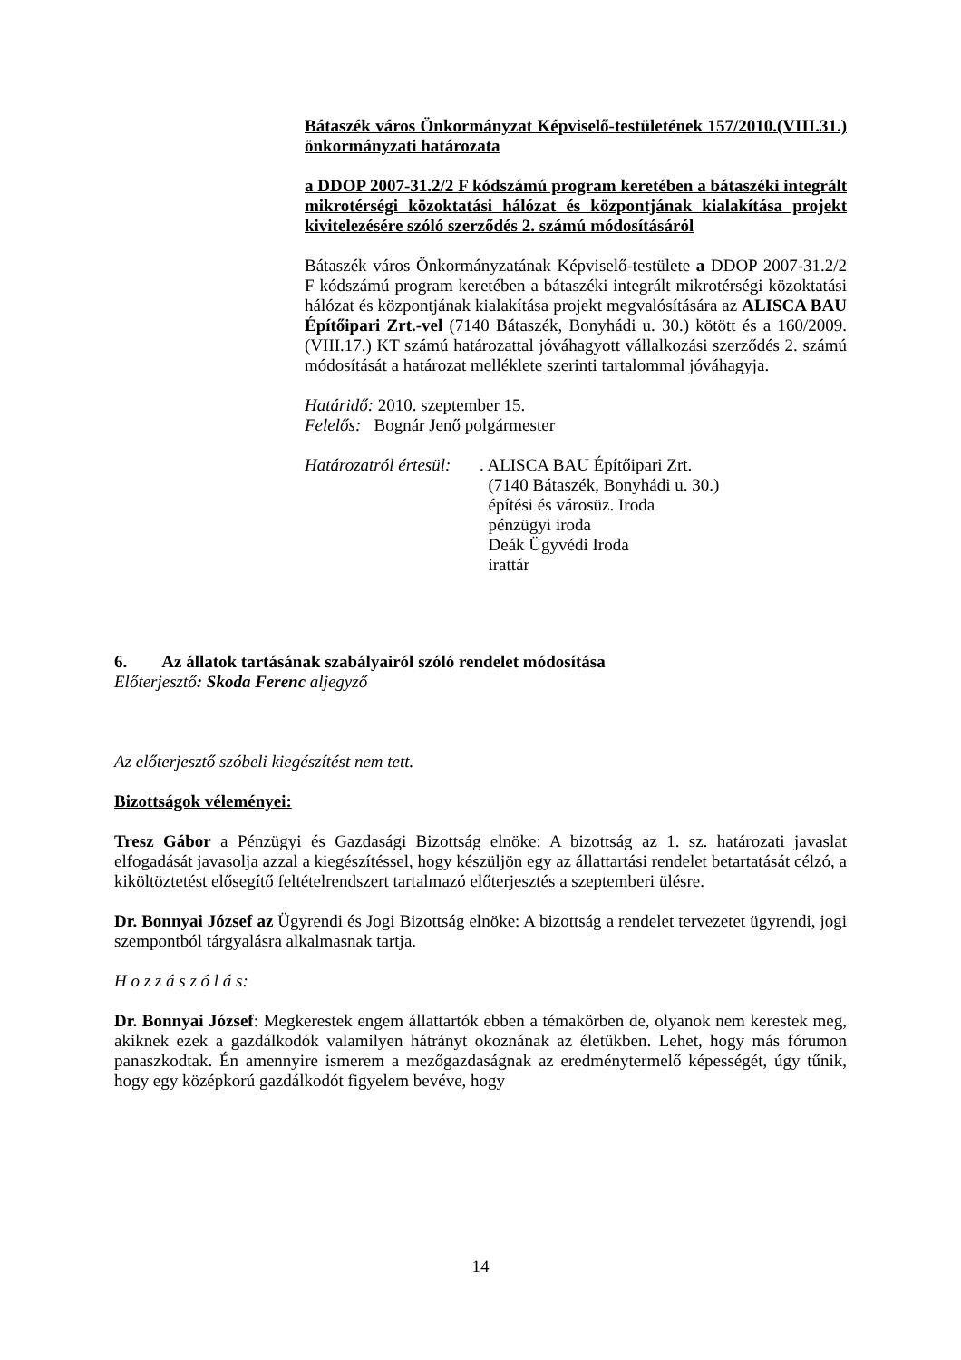Bátaszék város Önkormányzat Képviselő-testületének 157/2010.(VIII.31.) önkormányzati határozata
a DDOP 2007-31.2/2 F kódszámú program keretében a bátaszéki integrált mikrotérségi közoktatási hálózat és központjának kialakítása projekt kivitelezésére szóló szerződés 2. számú módosításáról
Bátaszék város Önkormányzatának Képviselő-testülete a DDOP 2007-31.2/2 F kódszámú program keretében a bátaszéki integrált mikrotérségi közoktatási hálózat és központjának kialakítása projekt megvalósítására az ALISCA BAU Építőipari Zrt.-vel (7140 Bátaszék, Bonyhádi u. 30.) kötött és a 160/2009.(VIII.17.) KT számú határozattal jóváhagyott vállalkozási szerződés 2. számú módosítását a határozat melléklete szerinti tartalommal jóváhagyja.
Határidő: 2010. szeptember 15.
Felelős: Bognár Jenő polgármester
Határozatról értesül:
. ALISCA BAU Építőipari Zrt.
(7140 Bátaszék, Bonyhádi u. 30.)
építési és városüz. Iroda
pénzügyi iroda
Deák Ügyvédi Iroda
irattár
6. Az állatok tartásának szabályairól szóló rendelet módosítása
Előterjesztő: Skoda Ferenc aljegyző
Az előterjesztő szóbeli kiegészítést nem tett.
Bizottságok véleményei:
Tresz Gábor a Pénzügyi és Gazdasági Bizottság elnöke: A bizottság az 1. sz. határozati javaslat elfogadását javasolja azzal a kiegészítéssel, hogy készüljön egy az állattartási rendelet betartatását célzó, a kiköltöztetést elősegítő feltételrendszert tartalmazó előterjesztés a szeptemberi ülésre.
Dr. Bonnyai József az Ügyrendi és Jogi Bizottság elnöke: A bizottság a rendelet tervezetet ügyrendi, jogi szempontból tárgyalásra alkalmasnak tartja.
H o z z á s z ó l á s:
Dr. Bonnyai József: Megkerestek engem állattartók ebben a témakörben de, olyanok nem kerestek meg, akiknek ezek a gazdálkodók valamilyen hátrányt okoznának az életükben. Lehet, hogy más fórumon panaszkodtak. Én amennyire ismerem a mezőgazdaságnak az eredménytermelő képességét, úgy tűnik, hogy egy középkorú gazdálkodót figyelem bevéve, hogy
14